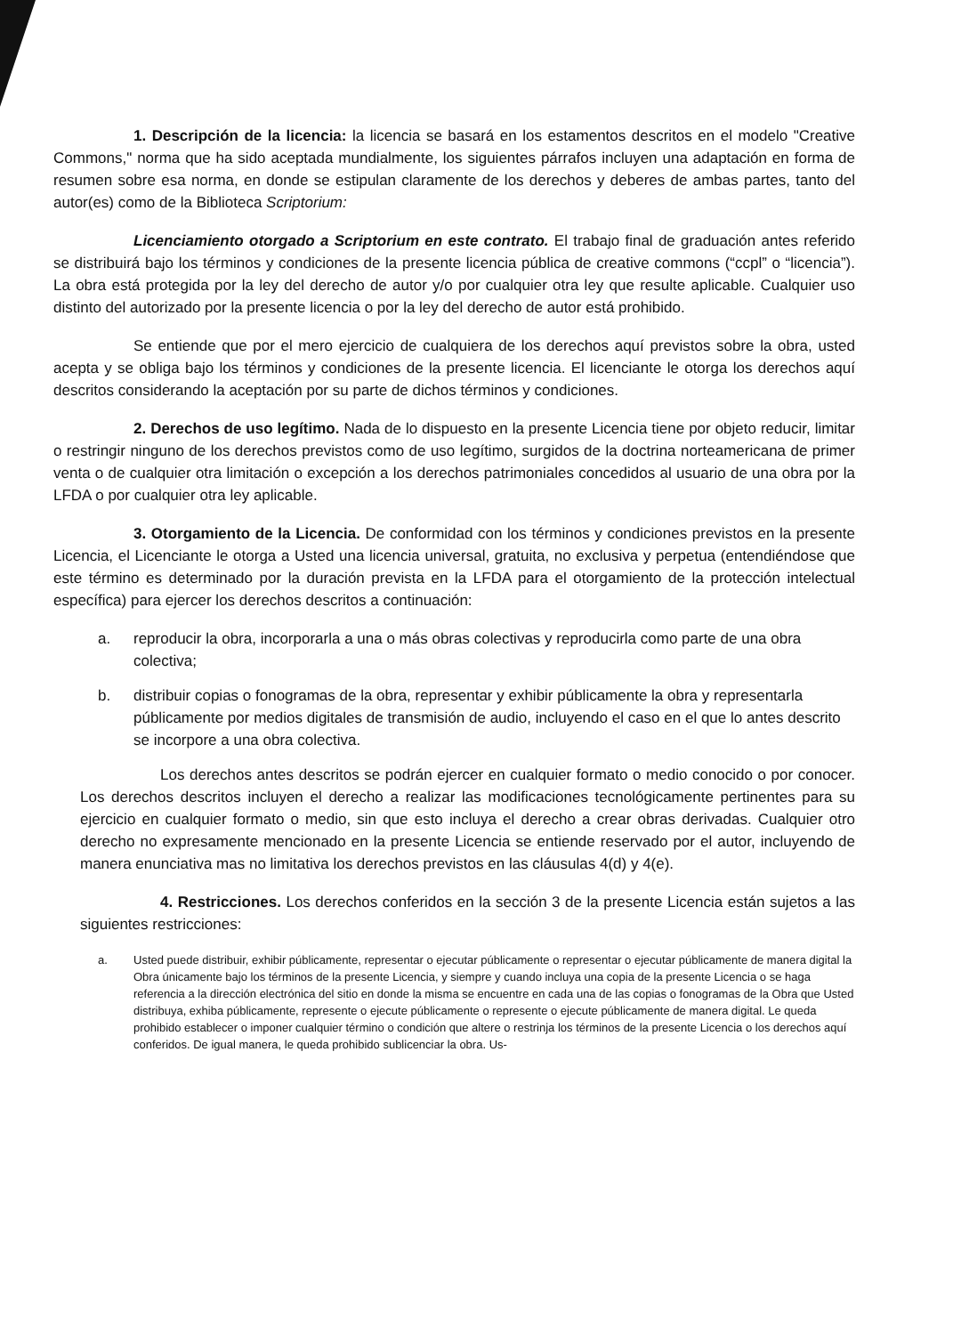1. Descripción de la licencia: la licencia se basará en los estamentos descritos en el modelo "Creative Commons," norma que ha sido aceptada mundialmente, los siguientes párrafos incluyen una adaptación en forma de resumen sobre esa norma, en donde se estipulan claramente de los derechos y deberes de ambas partes, tanto del autor(es) como de la Biblioteca Scriptorium:
Licenciamiento otorgado a Scriptorium en este contrato. El trabajo final de graduación antes referido se distribuirá bajo los términos y condiciones de la presente licencia pública de creative commons (“ccpl” o “licencia”). La obra está protegida por la ley del derecho de autor y/o por cualquier otra ley que resulte aplicable. Cualquier uso distinto del autorizado por la presente licencia o por la ley del derecho de autor está prohibido.
Se entiende que por el mero ejercicio de cualquiera de los derechos aquí previstos sobre la obra, usted acepta y se obliga bajo los términos y condiciones de la presente licencia. El licenciante le otorga los derechos aquí descritos considerando la aceptación por su parte de dichos términos y condiciones.
2. Derechos de uso legítimo. Nada de lo dispuesto en la presente Licencia tiene por objeto reducir, limitar o restringir ninguno de los derechos previstos como de uso legítimo, surgidos de la doctrina norteamericana de primer venta o de cualquier otra limitación o excepción a los derechos patrimoniales concedidos al usuario de una obra por la LFDA o por cualquier otra ley aplicable.
3. Otorgamiento de la Licencia. De conformidad con los términos y condiciones previstos en la presente Licencia, el Licenciante le otorga a Usted una licencia universal, gratuita, no exclusiva y perpetua (entendiéndose que este término es determinado por la duración prevista en la LFDA para el otorgamiento de la protección intelectual específica) para ejercer los derechos descritos a continuación:
a. reproducir la obra, incorporarla a una o más obras colectivas y reproducirla como parte de una obra colectiva;
b. distribuir copias o fonogramas de la obra, representar y exhibir públicamente la obra y representarla públicamente por medios digitales de transmisión de audio, incluyendo el caso en el que lo antes descrito se incorpore a una obra colectiva.
Los derechos antes descritos se podrán ejercer en cualquier formato o medio conocido o por conocer. Los derechos descritos incluyen el derecho a realizar las modificaciones tecnológicamente pertinentes para su ejercicio en cualquier formato o medio, sin que esto incluya el derecho a crear obras derivadas. Cualquier otro derecho no expresamente mencionado en la presente Licencia se entiende reservado por el autor, incluyendo de manera enunciativa mas no limitativa los derechos previstos en las cláusulas 4(d) y 4(e).
4. Restricciones. Los derechos conferidos en la sección 3 de la presente Licencia están sujetos a las siguientes restricciones:
a. Usted puede distribuir, exhibir públicamente, representar o ejecutar públicamente o representar o ejecutar públicamente de manera digital la Obra únicamente bajo los términos de la presente Licencia, y siempre y cuando incluya una copia de la presente Licencia o se haga referencia a la dirección electrónica del sitio en donde la misma se encuentre en cada una de las copias o fonogramas de la Obra que Usted distribuya, exhiba públicamente, represente o ejecute públicamente o represente o ejecute públicamente de manera digital. Le queda prohibido establecer o imponer cualquier término o condición que altere o restrinja los términos de la presente Licencia o los derechos aquí conferidos. De igual manera, le queda prohibido sublicenciar la obra. Us-